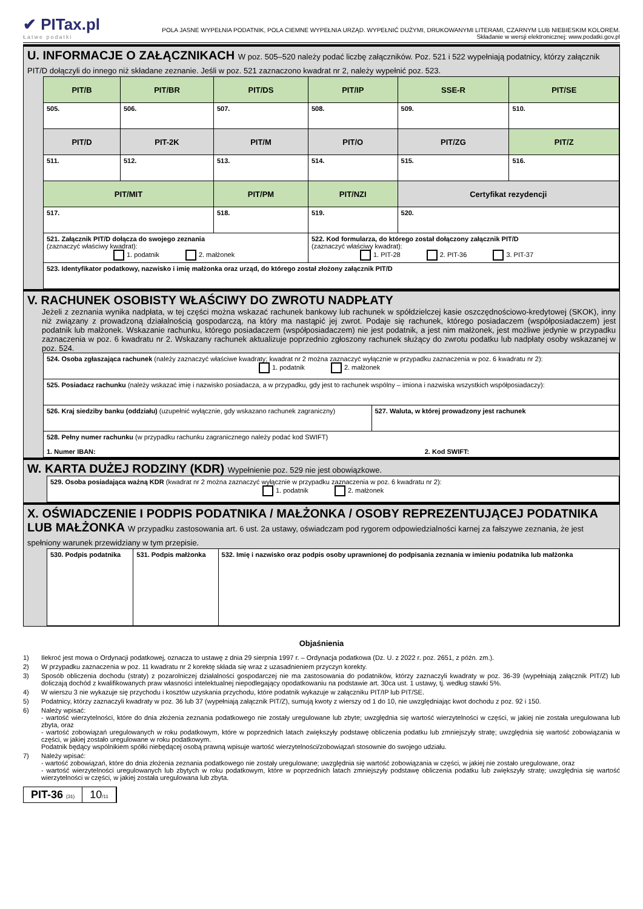✔ PITax.pl
Łatwe podatki
POLA JASNE WYPEŁNIA PODATNIK, POLA CIEMNE WYPEŁNIA URZĄD. WYPEŁNIĆ DUŻYMI, DRUKOWANYMI LITERAMI, CZARNYM LUB NIEBIESKIM KOLOREM.
Składanie w wersji elektronicznej: www.podatki.gov.pl
U. INFORMACJE O ZAŁĄCZNIKACH W poz. 505–520 należy podać liczbę załączników. Poz. 521 i 522 wypełniają podatnicy, którzy załącznik PIT/D dołączyli do innego niż składane zeznanie. Jeśli w poz. 521 zaznaczono kwadrat nr 2, należy wypełnić poz. 523.
| PIT/B | PIT/BR | PIT/DS | PIT/IP | SSE-R | PIT/SE |
| 505. | 506. | 507. | 508. | 509. | 510. |
| PIT/D | PIT-2K | PIT/M | PIT/O | PIT/ZG | PIT/Z |
| 511. | 512. | 513. | 514. | 515. | 516. |
| PIT/MIT | | PIT/PM | PIT/NZI | Certyfikat rezydencji | |
| 517. | | 518. | 519. | 520. | |
| 521. Załącznik PIT/D dołącza do swojego zeznania (zaznaczyć właściwy kwadrat): 1. podatnik 2. małżonek | | | 522. Kod formularza, do którego został dołączony załącznik PIT/D (zaznaczyć właściwy kwadrat): 1. PIT-28 2. PIT-36 3. PIT-37 | | |
| 523. Identyfikator podatkowy, nazwisko i imię małżonka oraz urząd, do którego został złożony załącznik PIT/D | | | | | |
V. RACHUNEK OSOBISTY WŁAŚCIWY DO ZWROTU NADPŁATY
Jeżeli z zeznania wynika nadpłata, w tej części można wskazać rachunek bankowy lub rachunek w spółdzielczej kasie oszczędnościowo-kredytowej (SKOK), inny niż związany z prowadzoną działalnością gospodarczą, na który ma nastąpić jej zwrot. Podaje się rachunek, którego posiadaczem (współposiadaczem) jest podatnik lub małżonek. Wskazanie rachunku, którego posiadaczem (współposiadaczem) nie jest podatnik, a jest nim małżonek, jest możliwe jedynie w przypadku zaznaczenia w poz. 6 kwadratu nr 2. Wskazany rachunek aktualizuje poprzednio zgłoszony rachunek służący do zwrotu podatku lub nadpłaty osoby wskazanej w poz. 524.
| 524. Osoba zgłaszająca rachunek (należy zaznaczyć właściwe kwadraty; kwadrat nr 2 można zaznaczyć wyłącznie w przypadku zaznaczenia w poz. 6 kwadratu nr 2): 1. podatnik 2. małżonek | |
| 525. Posiadacz rachunku (należy wskazać imię i nazwisko posiadacza, a w przypadku, gdy jest to rachunek wspólny – imiona i nazwiska wszystkich współposiadaczy): | |
| 526. Kraj siedziby banku (oddziału) (uzupełnić wyłącznie, gdy wskazano rachunek zagraniczny) | 527. Waluta, w której prowadzony jest rachunek |
| 528. Pełny numer rachunku (w przypadku rachunku zagranicznego należy podać kod SWIFT) 1. Numer IBAN: 2. Kod SWIFT: | |
W. KARTA DUŻEJ RODZINY (KDR) Wypełnienie poz. 529 nie jest obowiązkowe.
| 529. Osoba posiadająca ważną KDR (kwadrat nr 2 można zaznaczyć wyłącznie w przypadku zaznaczenia w poz. 6 kwadratu nr 2): 1. podatnik 2. małżonek |
X. OŚWIADCZENIE I PODPIS PODATNIKA / MAŁŻONKA / OSOBY REPREZENTUJĄCEJ PODATNIKA LUB MAŁŻONKA W przypadku zastosowania art. 6 ust. 2a ustawy, oświadczam pod rygorem odpowiedzialności karnej za fałszywe zeznania, że jest spełniony warunek przewidziany w tym przepisie.
| 530. Podpis podatnika | 531. Podpis małżonka | 532. Imię i nazwisko oraz podpis osoby uprawnionej do podpisania zeznania w imieniu podatnika lub małżonka |
Objaśnienia
1) Ilekroć jest mowa o Ordynacji podatkowej, oznacza to ustawę z dnia 29 sierpnia 1997 r. – Ordynacja podatkowa (Dz. U. z 2022 r. poz. 2651, z późn. zm.).
2) W przypadku zaznaczenia w poz. 11 kwadratu nr 2 korektę składa się wraz z uzasadnieniem przyczyn korekty.
3) Sposób obliczenia dochodu (straty) z pozarolniczej działalności gospodarczej nie ma zastosowania do podatników, którzy zaznaczyli kwadraty w poz. 36-39 (wypełniają załącznik PIT/Z) lub doliczają dochód z kwalifikowanych praw własności intelektualnej niepodlegający opodatkowaniu na podstawie art. 30ca ust. 1 ustawy, tj. według stawki 5%.
4) W wierszu 3 nie wykazuje się przychodu i kosztów uzyskania przychodu, które podatnik wykazuje w załączniku PIT/IP lub PIT/SE.
5) Podatnicy, którzy zaznaczyli kwadraty w poz. 36 lub 37 (wypełniają załącznik PIT/Z), sumują kwoty z wierszy od 1 do 10, nie uwzględniając kwot dochodu z poz. 92 i 150.
6) Należy wpisać:
- wartość wierzytelności, które do dnia złożenia zeznania podatkowego nie zostały uregulowane lub zbyte; uwzględnia się wartość wierzytelności w części, w jakiej nie została uregulowana lub zbyta, oraz
- wartość zobowiązań uregulowanych w roku podatkowym, które w poprzednich latach zwiększyły podstawę obliczenia podatku lub zmniejszyły stratę; uwzględnia się wartość zobowiązania w części, w jakiej zostało uregulowane w roku podatkowym.
Podatnik będący wspólnikiem spółki niebędącej osobą prawną wpisuje wartość wierzytelności/zobowiązań stosownie do swojego udziału.
7) Należy wpisać:
- wartość zobowiązań, które do dnia złożenia zeznania podatkowego nie zostały uregulowane; uwzględnia się wartość zobowiązania w części, w jakiej nie zostało uregulowane, oraz
- wartość wierzytelności uregulowanych lub zbytych w roku podatkowym, które w poprzednich latach zmniejszyły podstawę obliczenia podatku lub zwiększyły stratę; uwzględnia się wartość wierzytelności w części, w jakiej została uregulowana lub zbyta.
PIT-36 (31)
10/11